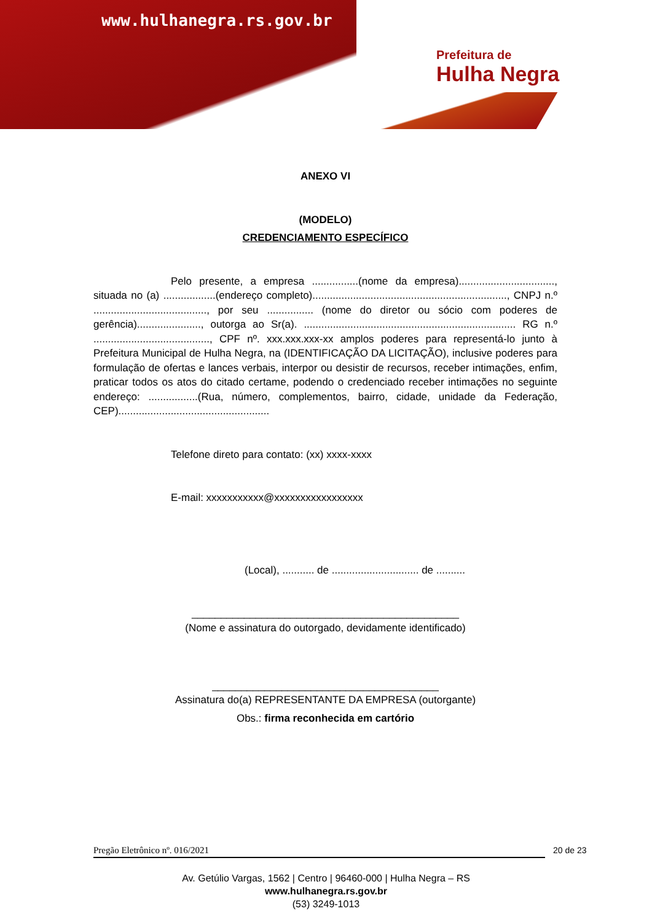www.hulhanegra.rs.gov.br
Prefeitura de
Hulha Negra
ANEXO VI
(MODELO)
CREDENCIAMENTO ESPECÍFICO
Pelo presente, a empresa ................(nome da empresa)................................., situada no (a) ..................(endereço completo)..................................................................., CNPJ n.º ......................................., por seu ................ (nome do diretor ou sócio com poderes de gerência)......................, outorga ao Sr(a). ......................................................................... RG n.º ........................................, CPF nº. xxx.xxx.xxx-xx amplos poderes para representá-lo junto à Prefeitura Municipal de Hulha Negra, na (IDENTIFICAÇÃO DA LICITAÇÃO), inclusive poderes para formulação de ofertas e lances verbais, interpor ou desistir de recursos, receber intimações, enfim, praticar todos os atos do citado certame, podendo o credenciado receber intimações no seguinte endereço: .................(Rua, número, complementos, bairro, cidade, unidade da Federação, CEP)....................................................
Telefone direto para contato: (xx) xxxx-xxxx
E-mail: xxxxxxxxxxx@xxxxxxxxxxxxxxxxx
(Local), ........... de .............................. de ..........
______________________________________________
(Nome e assinatura do outorgado, devidamente identificado)
_______________________________________
Assinatura do(a) REPRESENTANTE DA EMPRESA (outorgante)
Obs.: firma reconhecida em cartório
Pregão Eletrônico nº. 016/2021 20 de 23
Av. Getúlio Vargas, 1562 | Centro | 96460-000 | Hulha Negra – RS
www.hulhanegra.rs.gov.br
(53) 3249-1013